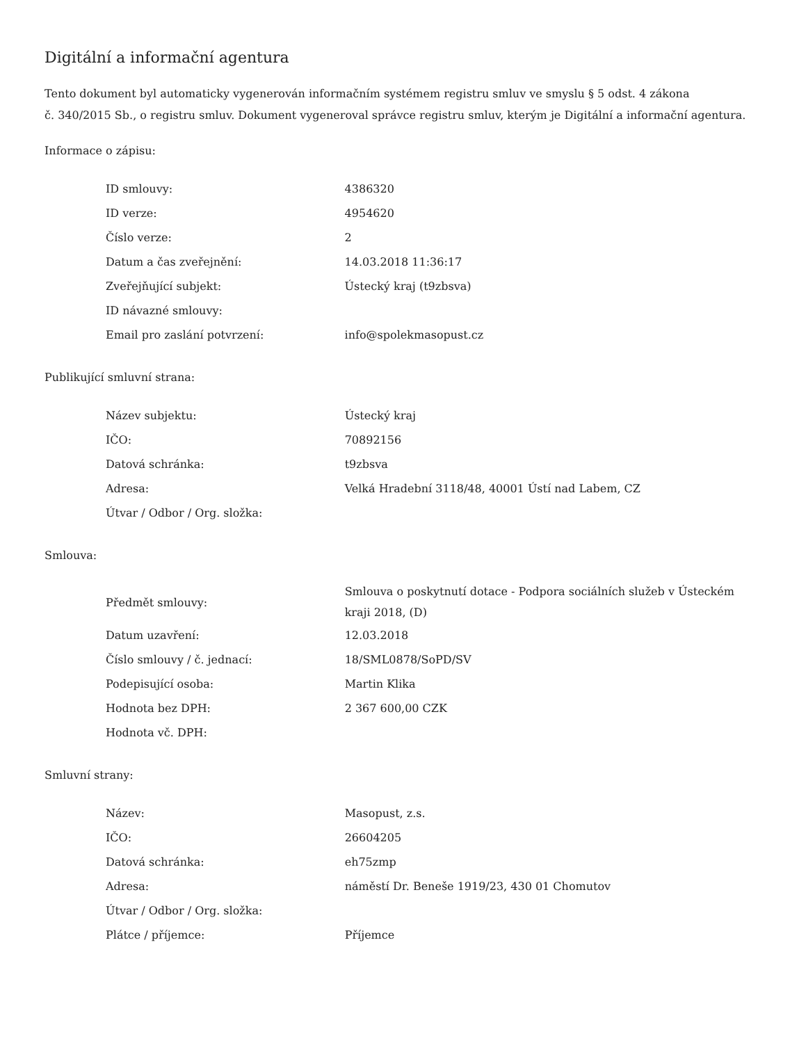Digitální a informační agentura
Tento dokument byl automaticky vygenerován informačním systémem registru smluv ve smyslu § 5 odst. 4 zákona
č. 340/2015 Sb., o registru smluv. Dokument vygeneroval správce registru smluv, kterým je Digitální a informační agentura.
Informace o zápisu:
| ID smlouvy: | 4386320 |
| ID verze: | 4954620 |
| Číslo verze: | 2 |
| Datum a čas zveřejnění: | 14.03.2018 11:36:17 |
| Zveřejňující subjekt: | Ústecký kraj (t9zbsva) |
| ID návazné smlouvy: | |
| Email pro zaslání potvrzení: | info@spolekmasopust.cz |
Publikující smluvní strana:
| Název subjektu: | Ústecký kraj |
| IČO: | 70892156 |
| Datová schránka: | t9zbsva |
| Adresa: | Velká Hradební 3118/48, 40001 Ústí nad Labem, CZ |
| Útvar / Odbor / Org. složka: | |
Smlouva:
| Předmět smlouvy: | Smlouva o poskytnutí dotace - Podpora sociálních služeb v Ústeckém kraji 2018, (D) |
| Datum uzavření: | 12.03.2018 |
| Číslo smlouvy / č. jednací: | 18/SML0878/SoPD/SV |
| Podepisující osoba: | Martin Klika |
| Hodnota bez DPH: | 2 367 600,00 CZK |
| Hodnota vč. DPH: | |
Smluvní strany:
| Název: | Masopust, z.s. |
| IČO: | 26604205 |
| Datová schránka: | eh75zmp |
| Adresa: | náměstí Dr. Beneše 1919/23, 430 01 Chomutov |
| Útvar / Odbor / Org. složka: | |
| Plátce / příjemce: | Příjemce |